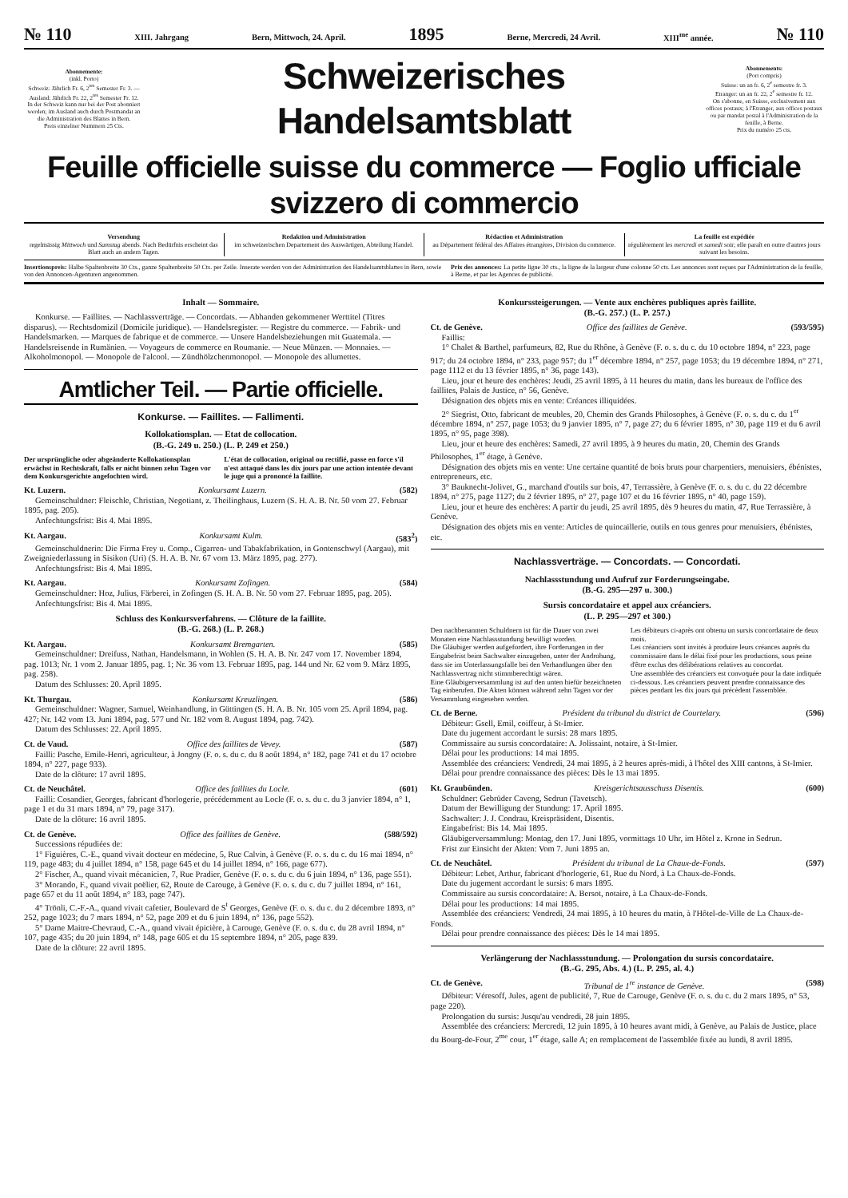№ 110 XIII. Jahrgang Bern, Mittwoch, 24. April. 1895 Berne, Mercredi, 24 Avril. XIII<sup>me</sup> année. № 110
Abonnemente:
(inkl. Porto)
Schweiz: Jährlich Fr. 6, 2<sup>tes</sup> Semester Fr. 3. — Ausland: Jährlich Fr. 22, 2<sup>tes</sup> Semester Fr. 12.
In der Schweiz kann nur bei der Post abonniert werden; im Ausland auch durch Postmandat an die Administration des Blattes in Bern.
Preis einzelner Nummern 25 Cts.
Schweizerisches Handelsamtsblatt
Abonnements:
(Port compris)
Suisse: un an fr. 6, 2<sup>e</sup> semestre fr. 3.
Etranger: un an fr. 22, 2<sup>e</sup> semestre fr. 12.
On s'abonne, en Suisse, exclusivement aux offices postaux; à l'Etranger, aux offices postaux ou par mandat postal à l'Administration de la feuille, à Berne.
Prix du numéro 25 cts.
Feuille officielle suisse du commerce — Foglio ufficiale svizzero di commercio
Versendung
regelmässig Mittwoch und Samstag abends. Nach Bedürfnis erscheint das Blatt auch an andern Tagen.
Redaktion und Administration
im schweizerischen Departement des Auswärtigen, Abteilung Handel.
Rédaction et Administration
au Département fédéral des Affaires étrangères, Division du commerce.
La feuille est expédiée
régulièrement les mercredi et samedi soir; elle paraît en outre d'autres jours suivant les besoins.
Insertionspreis: Halbe Spaltenbreite 30 Cts., ganze Spaltenbreite 50 Cts. per Zeile. Inserate werden von der Administration des Handelsamtsblattes in Bern, sowie von den Annoncen-Agenturen angenommen.
Prix des annonces: La petite ligne 30 cts., la ligne de la largeur d'une colonne 50 cts. Les annonces sont reçues par l'Administration de la feuille, à Berne, et par les Agences de publicité.
Inhalt — Sommaire.
Konkurse. — Faillites. — Nachlassverträge. — Concordats. — Abhanden gekommener Werttitel (Titres disparus). — Rechtsdomizil (Domicile juridique). — Handelsregister. — Registre du commerce. — Fabrik- und Handelsmarken. — Marques de fabrique et de commerce. — Unsere Handelsbeziehungen mit Guatemala. — Handelsreisende in Rumänien. — Voyageurs de commerce en Roumanie. — Neue Münzen. — Monnaies. — Alkoholmonopol. — Monopole de l'alcool. — Zündhölzchenmonopol. — Monopole des allumettes.
Amtlicher Teil. — Partie officielle.
Konkurse. — Faillites. — Fallimenti.
Kollokationsplan. — Etat de collocation.
(B.-G. 249 u. 250.) (L. P. 249 et 250.)
Der ursprüngliche oder abgeänderte Kollokationsplan erwächst in Rechtskraft, falls er nicht binnen zehn Tagen vor dem Konkursgerichte angefochten wird.
L'état de collocation, original ou rectifié, passe en force s'il n'est attaqué dans les dix jours par une action intentée devant le juge qui a prononcé la faillite.
Kt. Luzern. Konkursamt Luzern. (582)
Gemeinschuldner: Fleischle, Christian, Negotiant, z. Theilinghaus, Luzern (S. H. A. B. Nr. 50 vom 27. Februar 1895, pag. 205).
Anfechtungsfrist: Bis 4. Mai 1895.
Kt. Aargau. Konkursamt Kulm. (583<sup>2</sup>)
Gemeinschuldnerin: Die Firma Frey u. Comp., Cigarren- und Tabakfabrikation, in Gontenschwyl (Aargau), mit Zweigniederlassung in Sisikon (Uri) (S. H. A. B. Nr. 67 vom 13. März 1895, pag. 277).
Anfechtungsfrist: Bis 4. Mai 1895.
Kt. Aargau. Konkursamt Zofingen. (584)
Gemeinschuldner: Hoz, Julius, Färberei, in Zofingen (S. H. A. B. Nr. 50 vom 27. Februar 1895, pag. 205).
Anfechtungsfrist: Bis 4. Mai 1895.
Schluss des Konkursverfahrens. — Clôture de la faillite.
(B.-G. 268.) (L. P. 268.)
Kt. Aargau. Konkursamt Bremgarten. (585)
Gemeinschuldner: Dreifuss, Nathan, Handelsmann, in Wohlen (S. H. A. B. Nr. 247 vom 17. November 1894, pag. 1013; Nr. 1 vom 2. Januar 1895, pag. 1; Nr. 36 vom 13. Februar 1895, pag. 144 und Nr. 62 vom 9. März 1895, pag. 258).
Datum des Schlusses: 20. April 1895.
Kt. Thurgau. Konkursamt Kreuzlingen. (586)
Gemeinschuldner: Wagner, Samuel, Weinhandlung, in Güttingen (S. H. A. B. Nr. 105 vom 25. April 1894, pag. 427; Nr. 142 vom 13. Juni 1894, pag. 577 und Nr. 182 vom 8. August 1894, pag. 742).
Datum des Schlusses: 22. April 1895.
Ct. de Vaud. Office des faillites de Vevey. (587)
Failli: Pasche, Emile-Henri, agriculteur, à Jongny (F. o. s. du c. du 8 août 1894, n° 182, page 741 et du 17 octobre 1894, n° 227, page 933).
Date de la clôture: 17 avril 1895.
Ct. de Neuchâtel. Office des faillites du Locle. (601)
Failli: Cosandier, Georges, fabricant d'horlogerie, précédemment au Locle (F. o. s. du c. du 3 janvier 1894, n° 1, page 1 et du 31 mars 1894, n° 79, page 317).
Date de la clôture: 16 avril 1895.
Ct. de Genève. Office des faillites de Genève. (588/592)
Successions répudiées de:
1° Figuières, C.-E., quand vivait docteur en médecine, 5, Rue Calvin, à Genève (F. o. s. du c. du 16 mai 1894, n° 119, page 483; du 4 juillet 1894, n° 158, page 645 et du 14 juillet 1894, n° 166, page 677).
2° Fischer, A., quand vivait mécanicien, 7, Rue Pradier, Genève (F. o. s. du c. du 6 juin 1894, n° 136, page 551).
3° Morando, F., quand vivait poëlier, 62, Route de Carouge, à Genève (F. o. s. du c. du 7 juillet 1894, n° 161, page 657 et du 11 août 1894, n° 183, page 747).
4° Trönli, C.-F.-A., quand vivait cafetier, Boulevard de S<sup>t</sup> Georges, Genève (F. o. s. du c. du 2 décembre 1893, n° 252, page 1023; du 7 mars 1894, n° 52, page 209 et du 6 juin 1894, n° 136, page 552).
5° Dame Maitre-Chevraud, C.-A., quand vivait épicière, à Carouge, Genève (F. o. s. du c. du 28 avril 1894, n° 107, page 435; du 20 juin 1894, n° 148, page 605 et du 15 septembre 1894, n° 205, page 839.
Date de la clôture: 22 avril 1895.
Konkurssteigerungen. — Vente aux enchères publiques après faillite.
(B.-G. 257.) (L. P. 257.)
Ct. de Genève. Office des faillites de Genève. (593/595)
Faillis:
1° Chalet & Barthel, parfumeurs, 82, Rue du Rhône, à Genève (F. o. s. du c. du 10 octobre 1894, n° 223, page 917; du 24 octobre 1894, n° 233, page 957; du 1<sup>er</sup> décembre 1894, n° 257, page 1053; du 19 décembre 1894, n° 271, page 1112 et du 13 février 1895, n° 36, page 143).
Lieu, jour et heure des enchères: Jeudi, 25 avril 1895, à 11 heures du matin, dans les bureaux de l'office des faillites, Palais de Justice, n° 56, Genève.
Désignation des objets mis en vente: Créances illiquidées.
2° Siegrist, Otto, fabricant de meubles, 20, Chemin des Grands Philosophes, à Genève (F. o. s. du c. du 1<sup>er</sup> décembre 1894, n° 257, page 1053; du 9 janvier 1895, n° 7, page 27; du 6 février 1895, n° 30, page 119 et du 6 avril 1895, n° 95, page 398).
Lieu, jour et heure des enchères: Samedi, 27 avril 1895, à 9 heures du matin, 20, Chemin des Grands Philosophes, 1<sup>er</sup> étage, à Genève.
Désignation des objets mis en vente: Une certaine quantité de bois bruts pour charpentiers, menuisiers, ébénistes, entrepreneurs, etc.
3° Bauknecht-Jolivet, G., marchand d'outils sur bois, 47, Terrassière, à Genève (F. o. s. du c. du 22 décembre 1894, n° 275, page 1127; du 2 février 1895, n° 27, page 107 et du 16 février 1895, n° 40, page 159).
Lieu, jour et heure des enchères: A partir du jeudi, 25 avril 1895, dès 9 heures du matin, 47, Rue Terrassière, à Genève.
Désignation des objets mis en vente: Articles de quincaillerie, outils en tous genres pour menuisiers, ébénistes, etc.
Nachlassverträge. — Concordats. — Concordati.
Nachlassstundung und Aufruf zur Forderungseingabe.
(B.-G. 295—297 u. 300.)
Sursis concordataire et appel aux créanciers.
(L. P. 295—297 et 300.)
Den nachbenannten Schuldnern ist für die Dauer von zwei Monaten eine Nachlassstundung bewilligt worden.
Die Gläubiger werden aufgefordert, ihre Forderungen in der Eingabefrist beim Sachwalter einzugeben, unter der Androhung, dass sie im Unterlassungsfalle bei den Verhandlungen über den Nachlassvertrag nicht stimmberechtigt wären.
Eine Gläubigerversammlung ist auf den unten hiefür bezeichneten Tag einberufen. Die Akten können während zehn Tagen vor der Versammlung eingesehen werden.
Les débiteurs ci-après ont obtenu un sursis concordataire de deux mois.
Les créanciers sont invités à produire leurs créances auprès du commissaire dans le délai fixé pour les productions, sous peine d'être exclus des délibérations relatives au concordat.
Une assemblée des créanciers est convoquée pour la date indiquée ci-dessous. Les créanciers peuvent prendre connaissance des pièces pendant les dix jours qui précèdent l'assemblée.
Ct. de Berne. Président du tribunal du district de Courtelary. (596)
Débiteur: Gsell, Emil, coiffeur, à St-Imier.
Date du jugement accordant le sursis: 28 mars 1895.
Commissaire au sursis concordataire: A. Jolissaint, notaire, à St-Imier.
Délai pour les productions: 14 mai 1895.
Assemblée des créanciers: Vendredi, 24 mai 1895, à 2 heures après-midi, à l'hôtel des XIII cantons, à St-Imier.
Délai pour prendre connaissance des pièces: Dès le 13 mai 1895.
Kt. Graubünden. Kreisgerichtsausschuss Disentis. (600)
Schuldner: Gebrüder Caveng, Sedrun (Tavetsch).
Datum der Bewilligung der Stundung: 17. April 1895.
Sachwalter: J. J. Condrau, Kreispräsident, Disentis.
Eingabefrist: Bis 14. Mai 1895.
Gläubigerversammlung: Montag, den 17. Juni 1895, vormittags 10 Uhr, im Hôtel z. Krone in Sedrun.
Frist zur Einsicht der Akten: Vom 7. Juni 1895 an.
Ct. de Neuchâtel. Président du tribunal de La Chaux-de-Fonds. (597)
Débiteur: Lebet, Arthur, fabricant d'horlogerie, 61, Rue du Nord, à La Chaux-de-Fonds.
Date du jugement accordant le sursis: 6 mars 1895.
Commissaire au sursis concordataire: A. Bersot, notaire, à La Chaux-de-Fonds.
Délai pour les productions: 14 mai 1895.
Assemblée des créanciers: Vendredi, 24 mai 1895, à 10 heures du matin, à l'Hôtel-de-Ville de La Chaux-de-Fonds.
Délai pour prendre connaissance des pièces: Dès le 14 mai 1895.
Verlängerung der Nachlassstundung. — Prolongation du sursis concordataire.
(B.-G. 295, Abs. 4.) (L. P. 295, al. 4.)
Ct. de Genève. Tribunal de 1<sup>re</sup> instance de Genève. (598)
Débiteur: Véresoff, Jules, agent de publicité, 7, Rue de Carouge, Genève (F. o. s. du c. du 2 mars 1895, n° 53, page 220).
Prolongation du sursis: Jusqu'au vendredi, 28 juin 1895.
Assemblée des créanciers: Mercredi, 12 juin 1895, à 10 heures avant midi, à Genève, au Palais de Justice, place du Bourg-de-Four, 2<sup>me</sup> cour, 1<sup>er</sup> étage, salle A; en remplacement de l'assemblée fixée au lundi, 8 avril 1895.